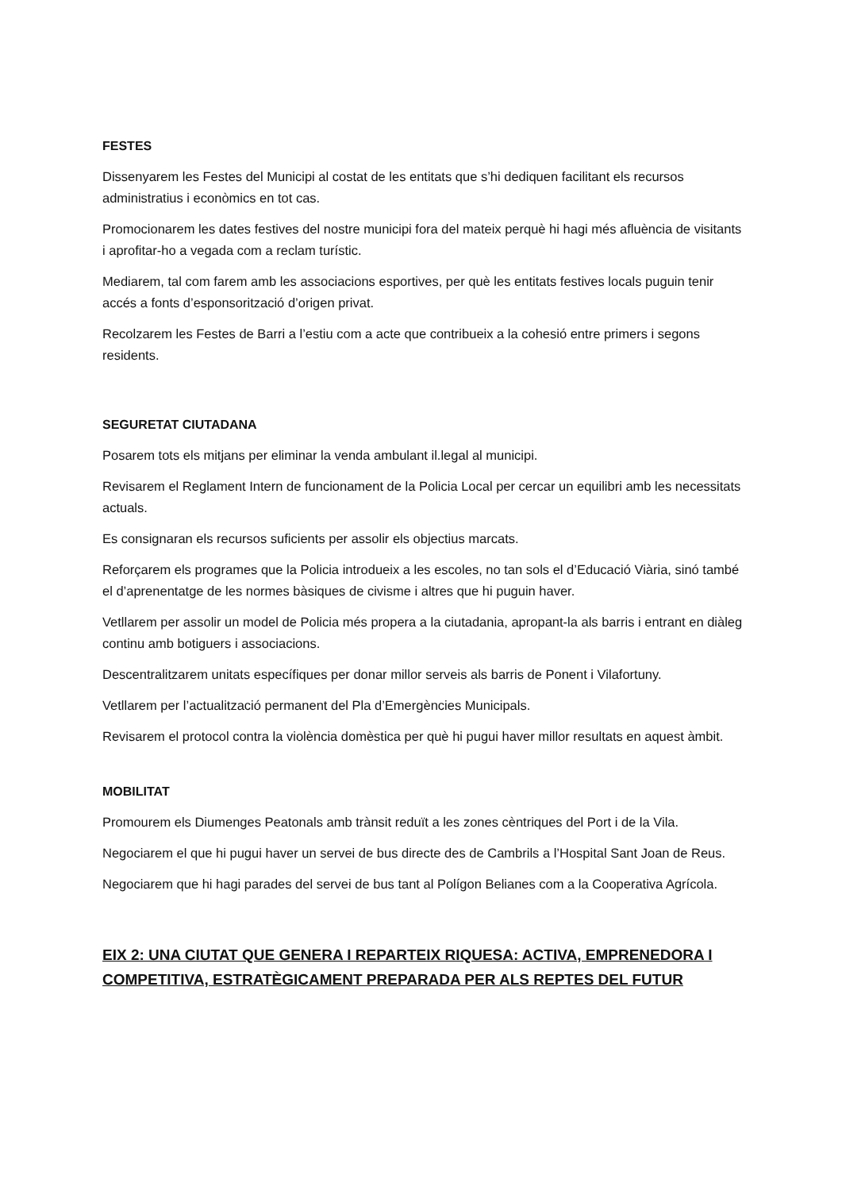FESTES
Dissenyarem les Festes del Municipi al costat de les entitats que s’hi dediquen facilitant els recursos administratius i econòmics en tot cas.
Promocionarem les dates festives del nostre municipi fora del mateix perquè hi hagi més afluència de visitants i aprofitar-ho a vegada com a reclam turístic.
Mediarem, tal com farem amb les associacions esportives, per què les entitats festives locals puguin tenir accés a fonts d’esponsorització d’origen privat.
Recolzarem les Festes de Barri a l’estiu com a acte que contribueix a la cohesió entre primers i segons residents.
SEGURETAT CIUTADANA
Posarem tots els mitjans per eliminar la venda ambulant il.legal al municipi.
Revisarem el Reglament Intern de funcionament de la Policia Local per cercar un equilibri amb les necessitats actuals.
Es consignaran els recursos suficients per assolir els objectius marcats.
Reforçarem els programes que la Policia introdueix a les escoles, no tan sols el d’Educació Viària, sinó també el d’aprenentatge de les normes bàsiques de civisme i altres que hi puguin haver.
Vetllarem per assolir un model de Policia més propera a la ciutadania, apropant-la als barris i entrant en diàleg continu amb botiguers i associacions.
Descentralitzarem unitats específiques per donar millor serveis als barris de Ponent i Vilafortuny.
Vetllarem per l’actualització permanent del Pla d’Emergències Municipals.
Revisarem el protocol contra la violència domèstica per què hi pugui haver millor resultats en aquest àmbit.
MOBILITAT
Promourem els Diumenges Peatonals amb trànsit reduït a les zones cèntriques del Port i de la Vila.
Negociarem el que hi pugui haver un servei de bus directe des de Cambrils a l’Hospital Sant Joan de Reus.
Negociarem que hi hagi parades del servei de bus tant al Polígon Belianes com a la Cooperativa Agrícola.
EIX 2: UNA CIUTAT QUE GENERA I REPARTEIX RIQUESA: ACTIVA, EMPRENEDORA I COMPETITIVA, ESTRATÈGICAMENT PREPARADA PER ALS REPTES DEL FUTUR